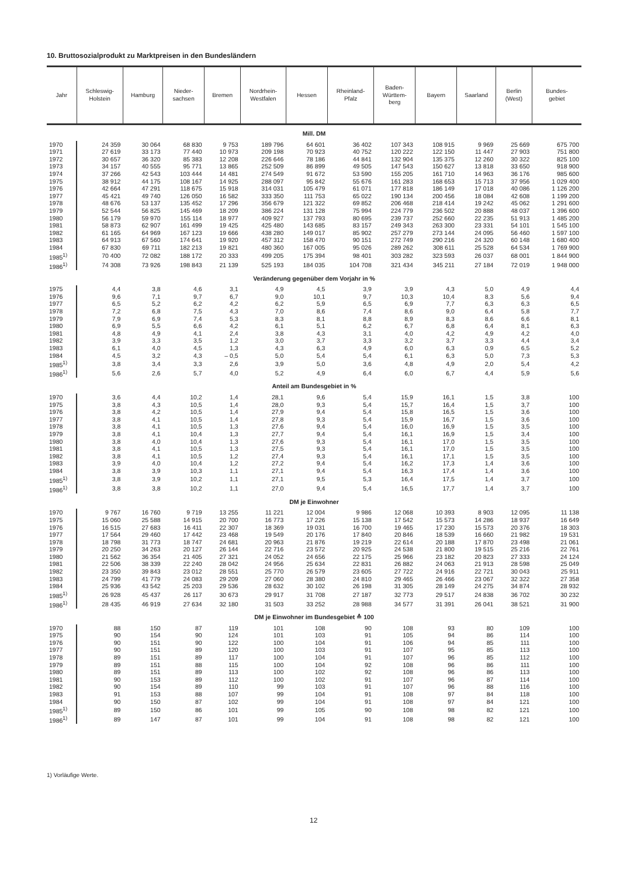10. Bruttosozialprodukt zu Marktpreisen in den Bundesländern
| Jahr | Schleswig- Holstein | Hamburg | Nieder- sachsen | Bremen | Nordrhein- Westfalen | Hessen | Rheinland- Pfalz | Baden- Württem- berg | Bayern | Saarland | Berlin (West) | Bundes- gebiet |
| --- | --- | --- | --- | --- | --- | --- | --- | --- | --- | --- | --- | --- |
| Mill. DM | | | | | | | | | | | | |
| 1970 | 24 359 | 30 064 | 68 830 | 9 753 | 189 796 | 64 601 | 36 402 | 107 343 | 108 915 | 9 969 | 25 669 | 675 700 |
| 1971 | 27 619 | 33 173 | 77 440 | 10 973 | 209 198 | 70 923 | 40 752 | 120 222 | 122 150 | 11 447 | 27 903 | 751 800 |
| 1972 | 30 657 | 36 320 | 85 383 | 12 208 | 226 646 | 78 186 | 44 841 | 132 904 | 135 375 | 12 260 | 30 322 | 825 100 |
| 1973 | 34 157 | 40 555 | 95 771 | 13 865 | 252 509 | 86 899 | 49 505 | 147 543 | 150 627 | 13 818 | 33 650 | 918 900 |
| 1974 | 37 266 | 42 543 | 103 444 | 14 481 | 274 549 | 91 672 | 53 590 | 155 205 | 161 710 | 14 963 | 36 176 | 985 600 |
| 1975 | 38 912 | 44 175 | 108 167 | 14 925 | 288 097 | 95 842 | 55 676 | 161 283 | 168 653 | 15 713 | 37 956 | 1 029 400 |
| 1976 | 42 664 | 47 291 | 118 675 | 15 918 | 314 031 | 105 479 | 61 071 | 177 818 | 186 149 | 17 018 | 40 086 | 1 126 200 |
| 1977 | 45 421 | 49 740 | 126 050 | 16 582 | 333 350 | 111 753 | 65 022 | 190 134 | 200 456 | 18 084 | 42 608 | 1 199 200 |
| 1978 | 48 676 | 53 137 | 135 452 | 17 296 | 356 679 | 121 322 | 69 852 | 206 468 | 218 414 | 19 242 | 45 062 | 1 291 600 |
| 1979 | 52 544 | 56 825 | 145 469 | 18 209 | 386 224 | 131 128 | 75 994 | 224 779 | 236 502 | 20 888 | 48 037 | 1 396 600 |
| 1980 | 56 179 | 59 970 | 155 114 | 18 977 | 409 927 | 137 793 | 80 695 | 239 737 | 252 660 | 22 235 | 51 913 | 1 485 200 |
| 1981 | 58 873 | 62 907 | 161 499 | 19 425 | 425 480 | 143 685 | 83 157 | 249 343 | 263 300 | 23 331 | 54 101 | 1 545 100 |
| 1982 | 61 165 | 64 969 | 167 123 | 19 666 | 438 280 | 149 017 | 85 902 | 257 279 | 273 144 | 24 095 | 56 460 | 1 597 100 |
| 1983 | 64 913 | 67 560 | 174 641 | 19 920 | 457 312 | 158 470 | 90 151 | 272 749 | 290 216 | 24 320 | 60 148 | 1 680 400 |
| 1984 | 67 830 | 69 711 | 182 213 | 19 821 | 480 360 | 167 005 | 95 026 | 289 262 | 308 611 | 25 528 | 64 534 | 1 769 900 |
| 1985<sup>1)</sup> | 70 400 | 72 082 | 188 172 | 20 333 | 499 205 | 175 394 | 98 401 | 303 282 | 323 593 | 26 037 | 68 001 | 1 844 900 |
| 1986<sup>1)</sup> | 74 308 | 73 926 | 198 843 | 21 139 | 525 193 | 184 035 | 104 708 | 321 434 | 345 211 | 27 184 | 72 019 | 1 948 000 |
| Veränderung gegenüber dem Vorjahr in % | | | | | | | | | | | | |
| 1975 | 4,4 | 3,8 | 4,6 | 3,1 | 4,9 | 4,5 | 3,9 | 3,9 | 4,3 | 5,0 | 4,9 | 4,4 |
| 1976 | 9,6 | 7,1 | 9,7 | 6,7 | 9,0 | 10,1 | 9,7 | 10,3 | 10,4 | 8,3 | 5,6 | 9,4 |
| 1977 | 6,5 | 5,2 | 6,2 | 4,2 | 6,2 | 5,9 | 6,5 | 6,9 | 7,7 | 6,3 | 6,3 | 6,5 |
| 1978 | 7,2 | 6,8 | 7,5 | 4,3 | 7,0 | 8,6 | 7,4 | 8,6 | 9,0 | 6,4 | 5,8 | 7,7 |
| 1979 | 7,9 | 6,9 | 7,4 | 5,3 | 8,3 | 8,1 | 8,8 | 8,9 | 8,3 | 8,6 | 6,6 | 8,1 |
| 1980 | 6,9 | 5,5 | 6,6 | 4,2 | 6,1 | 5,1 | 6,2 | 6,7 | 6,8 | 6,4 | 8,1 | 6,3 |
| 1981 | 4,8 | 4,9 | 4,1 | 2,4 | 3,8 | 4,3 | 3,1 | 4,0 | 4,2 | 4,9 | 4,2 | 4,0 |
| 1982 | 3,9 | 3,3 | 3,5 | 1,2 | 3,0 | 3,7 | 3,3 | 3,2 | 3,7 | 3,3 | 4,4 | 3,4 |
| 1983 | 6,1 | 4,0 | 4,5 | 1,3 | 4,3 | 6,3 | 4,9 | 6,0 | 6,3 | 0,9 | 6,5 | 5,2 |
| 1984 | 4,5 | 3,2 | 4,3 | – 0,5 | 5,0 | 5,4 | 5,4 | 6,1 | 6,3 | 5,0 | 7,3 | 5,3 |
| 1985<sup>1)</sup> | 3,8 | 3,4 | 3,3 | 2,6 | 3,9 | 5,0 | 3,6 | 4,8 | 4,9 | 2,0 | 5,4 | 4,2 |
| 1986<sup>1)</sup> | 5,6 | 2,6 | 5,7 | 4,0 | 5,2 | 4,9 | 6,4 | 6,0 | 6,7 | 4,4 | 5,9 | 5,6 |
| Anteil am Bundesgebiet in % | | | | | | | | | | | | |
| 1970 | 3,6 | 4,4 | 10,2 | 1,4 | 28,1 | 9,6 | 5,4 | 15,9 | 16,1 | 1,5 | 3,8 | 100 |
| 1975 | 3,8 | 4,3 | 10,5 | 1,4 | 28,0 | 9,3 | 5,4 | 15,7 | 16,4 | 1,5 | 3,7 | 100 |
| 1976 | 3,8 | 4,2 | 10,5 | 1,4 | 27,9 | 9,4 | 5,4 | 15,8 | 16,5 | 1,5 | 3,6 | 100 |
| 1977 | 3,8 | 4,1 | 10,5 | 1,4 | 27,8 | 9,3 | 5,4 | 15,9 | 16,7 | 1,5 | 3,6 | 100 |
| 1978 | 3,8 | 4,1 | 10,5 | 1,3 | 27,6 | 9,4 | 5,4 | 16,0 | 16,9 | 1,5 | 3,5 | 100 |
| 1979 | 3,8 | 4,1 | 10,4 | 1,3 | 27,7 | 9,4 | 5,4 | 16,1 | 16,9 | 1,5 | 3,4 | 100 |
| 1980 | 3,8 | 4,0 | 10,4 | 1,3 | 27,6 | 9,3 | 5,4 | 16,1 | 17,0 | 1,5 | 3,5 | 100 |
| 1981 | 3,8 | 4,1 | 10,5 | 1,3 | 27,5 | 9,3 | 5,4 | 16,1 | 17,0 | 1,5 | 3,5 | 100 |
| 1982 | 3,8 | 4,1 | 10,5 | 1,2 | 27,4 | 9,3 | 5,4 | 16,1 | 17,1 | 1,5 | 3,5 | 100 |
| 1983 | 3,9 | 4,0 | 10,4 | 1,2 | 27,2 | 9,4 | 5,4 | 16,2 | 17,3 | 1,4 | 3,6 | 100 |
| 1984 | 3,8 | 3,9 | 10,3 | 1,1 | 27,1 | 9,4 | 5,4 | 16,3 | 17,4 | 1,4 | 3,6 | 100 |
| 1985<sup>1)</sup> | 3,8 | 3,9 | 10,2 | 1,1 | 27,1 | 9,5 | 5,3 | 16,4 | 17,5 | 1,4 | 3,7 | 100 |
| 1986<sup>1)</sup> | 3,8 | 3,8 | 10,2 | 1,1 | 27,0 | 9,4 | 5,4 | 16,5 | 17,7 | 1,4 | 3,7 | 100 |
| DM je Einwohner | | | | | | | | | | | | |
| 1970 | 9 767 | 16 760 | 9 719 | 13 255 | 11 221 | 12 004 | 9 986 | 12 068 | 10 393 | 8 903 | 12 095 | 11 138 |
| 1975 | 15 060 | 25 588 | 14 915 | 20 700 | 16 773 | 17 226 | 15 138 | 17 542 | 15 573 | 14 286 | 18 937 | 16 649 |
| 1976 | 16 515 | 27 683 | 16 411 | 22 307 | 18 369 | 19 031 | 16 700 | 19 465 | 17 230 | 15 573 | 20 376 | 18 303 |
| 1977 | 17 564 | 29 460 | 17 442 | 23 468 | 19 549 | 20 176 | 17 840 | 20 846 | 18 539 | 16 660 | 21 982 | 19 531 |
| 1978 | 18 798 | 31 773 | 18 747 | 24 681 | 20 963 | 21 876 | 19 219 | 22 614 | 20 188 | 17 870 | 23 498 | 21 061 |
| 1979 | 20 250 | 34 263 | 20 127 | 26 144 | 22 716 | 23 572 | 20 925 | 24 538 | 21 800 | 19 515 | 25 216 | 22 761 |
| 1980 | 21 562 | 36 354 | 21 405 | 27 321 | 24 052 | 24 656 | 22 175 | 25 966 | 23 182 | 20 823 | 27 333 | 24 124 |
| 1981 | 22 506 | 38 339 | 22 240 | 28 042 | 24 956 | 25 634 | 22 831 | 26 882 | 24 063 | 21 913 | 28 598 | 25 049 |
| 1982 | 23 350 | 39 843 | 23 012 | 28 551 | 25 770 | 26 579 | 23 605 | 27 722 | 24 916 | 22 721 | 30 043 | 25 911 |
| 1983 | 24 799 | 41 779 | 24 083 | 29 209 | 27 060 | 28 380 | 24 810 | 29 465 | 26 466 | 23 067 | 32 322 | 27 358 |
| 1984 | 25 936 | 43 542 | 25 203 | 29 536 | 28 632 | 30 102 | 26 198 | 31 305 | 28 149 | 24 275 | 34 874 | 28 932 |
| 1985<sup>1)</sup> | 26 928 | 45 437 | 26 117 | 30 673 | 29 917 | 31 708 | 27 187 | 32 773 | 29 517 | 24 838 | 36 702 | 30 232 |
| 1986<sup>1)</sup> | 28 435 | 46 919 | 27 634 | 32 180 | 31 503 | 33 252 | 28 988 | 34 577 | 31 391 | 26 041 | 38 521 | 31 900 |
| DM je Einwohner im Bundesgebiet ≙ 100 | | | | | | | | | | | | |
| 1970 | 88 | 150 | 87 | 119 | 101 | 108 | 90 | 108 | 93 | 80 | 109 | 100 |
| 1975 | 90 | 154 | 90 | 124 | 101 | 103 | 91 | 105 | 94 | 86 | 114 | 100 |
| 1976 | 90 | 151 | 90 | 122 | 100 | 104 | 91 | 106 | 94 | 85 | 111 | 100 |
| 1977 | 90 | 151 | 89 | 120 | 100 | 103 | 91 | 107 | 95 | 85 | 113 | 100 |
| 1978 | 89 | 151 | 89 | 117 | 100 | 104 | 91 | 107 | 96 | 85 | 112 | 100 |
| 1979 | 89 | 151 | 88 | 115 | 100 | 104 | 92 | 108 | 96 | 86 | 111 | 100 |
| 1980 | 89 | 151 | 89 | 113 | 100 | 102 | 92 | 108 | 96 | 86 | 113 | 100 |
| 1981 | 90 | 153 | 89 | 112 | 100 | 102 | 91 | 107 | 96 | 87 | 114 | 100 |
| 1982 | 90 | 154 | 89 | 110 | 99 | 103 | 91 | 107 | 96 | 88 | 116 | 100 |
| 1983 | 91 | 153 | 88 | 107 | 99 | 104 | 91 | 108 | 97 | 84 | 118 | 100 |
| 1984 | 90 | 150 | 87 | 102 | 99 | 104 | 91 | 108 | 97 | 84 | 121 | 100 |
| 1985<sup>1)</sup> | 89 | 150 | 86 | 101 | 99 | 105 | 90 | 108 | 98 | 82 | 121 | 100 |
| 1986<sup>1)</sup> | 89 | 147 | 87 | 101 | 99 | 104 | 91 | 108 | 98 | 82 | 121 | 100 |
1) Vorläufige Werte.
12